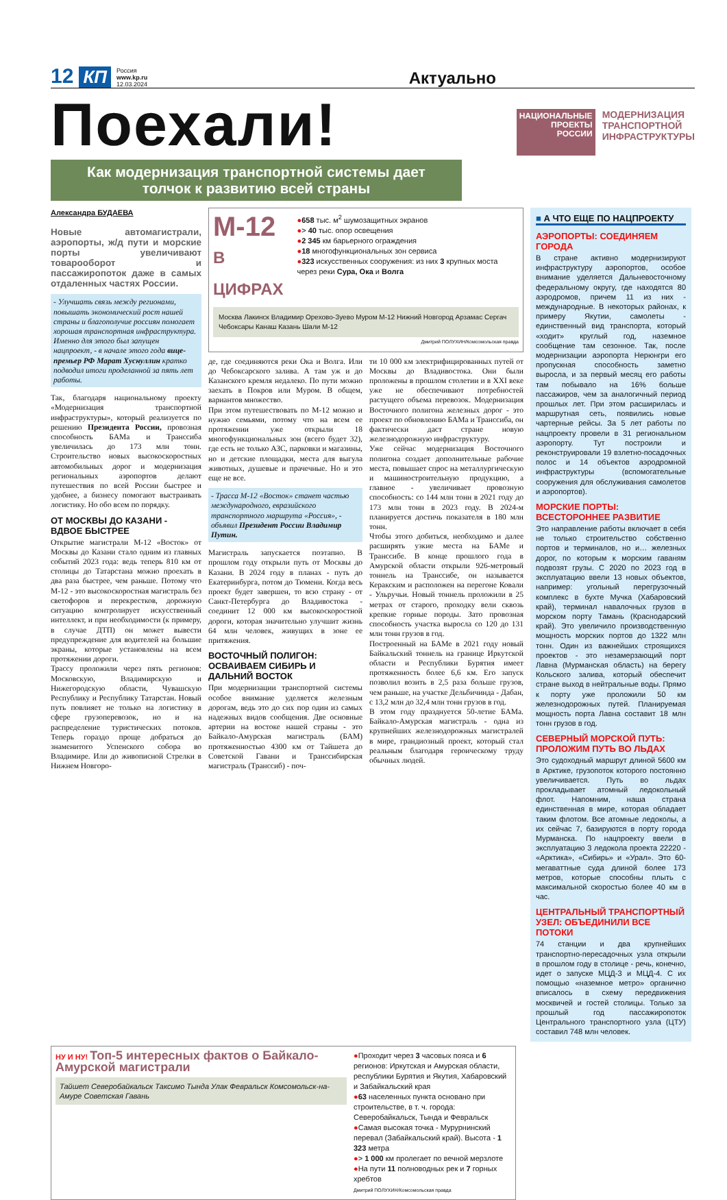12 КП Россия
www.kp.ru
12.03.2024 Актуально
Поехали!
НАЦИОНАЛЬНЫЕ
ПРОЕКТЫ
РОССИИ
МОДЕРНИЗАЦИЯ
ТРАНСПОРТНОЙ
ИНФРАСТРУКТУРЫ
Как модернизация транспортной системы дает толчок к развитию всей страны
Александра БУДАЕВА
Новые автомагистрали, аэропорты, ж/д пути и морские порты увеличивают товарооборот и пассажиропоток даже в самых отдаленных частях России.
- Улучшать связь между регионами, повышать экономический рост нашей страны и благополучие россиян помогает хорошая транспортная инфраструктура. Именно для этого был запущен нацпроект, - в начале этого года вице-премьер РФ Марат Хуснуллин кратко подводил итоги проделанной за пять лет работы.
Так, благодаря национальному проекту «Модернизация транспортной инфраструктуры», который реализуется по решению Президента России, провозная способность БАМа и Транссиба увеличилась до 173 млн тонн. Строительство новых высокоскоростных автомобильных дорог и модернизация региональных аэропортов делают путешествия по всей России быстрее и удобнее, а бизнесу помогают выстраивать логистику. Но обо всем по порядку.
ОТ МОСКВЫ ДО КАЗАНИ - ВДВОЕ БЫСТРЕЕ
Открытие магистрали М-12 «Восток» от Москвы до Казани стало одним из главных событий 2023 года: ведь теперь 810 км от столицы до Татарстана можно проехать в два раза быстрее, чем раньше. Потому что М-12 - это высокоскоростная магистраль без светофоров и перекрестков, дорожную ситуацию контролирует искусственный интеллект, и при необходимости (к примеру, в случае ДТП) он может вывести предупреждение для водителей на большие экраны, которые установлены на всем протяжении дороги.
Трассу проложили через пять регионов: Московскую, Владимирскую и Нижегородскую области, Чувашскую Республику и Республику Татарстан. Новый путь повлияет не только на логистику в сфере грузоперевозок, но и на распределение туристических потоков. Теперь гораздо проще добраться до знаменитого Успенского собора во Владимире. Или до живописной Стрелки в Нижнем Новгоро-
М-12
В ЦИФРАХ
●658 тыс. м<sup>2</sup> шумозащитных экранов
●> 40 тыс. опор освещения
●2 345 км барьерного ограждения
●18 многофункциональных зон сервиса
●323 искусственных сооружения: из них 3 крупных моста через реки Сура, Ока и Волга
Москва Лакинск Владимир Орехово-Зуево Муром M-12 Нижний Новгород Арзамас Сергач Чебоксары Канаш Казань Шали M-12
Дмитрий ПОЛУХИН/Комсомольская правда
де, где соединяются реки Ока и Волга. Или до Чебоксарского залива. А там уж и до Казанского кремля недалеко. По пути можно заехать в Покров или Муром. В общем, вариантов множество.
При этом путешествовать по М-12 можно и нужно семьями, потому что на всем ее протяжении уже открыли 18 многофункциональных зон (всего будет 32), где есть не только АЗС, парковки и магазины, но и детские площадки, места для выгула животных, душевые и прачечные. Но и это еще не все.
- Трасса М-12 «Восток» станет частью международного, евразийского транспортного маршрута «Россия», - объявил Президент России Владимир Путин.
Магистраль запускается поэтапно. В прошлом году открыли путь от Москвы до Казани. В 2024 году в планах - путь до Екатеринбурга, потом до Тюмени. Когда весь проект будет завершен, то всю страну - от Санкт-Петербурга до Владивостока - соединит 12 000 км высокоскоростной дороги, которая значительно улучшит жизнь 64 млн человек, живущих в зоне ее притяжения.
ВОСТОЧНЫЙ ПОЛИГОН: ОСВАИВАЕМ СИБИРЬ И ДАЛЬНИЙ ВОСТОК
При модернизации транспортной системы особое внимание уделяется железным дорогам, ведь это до сих пор один из самых надежных видов сообщения. Две основные артерии на востоке нашей страны - это Байкало-Амурская магистраль (БАМ) протяженностью 4300 км от Тайшета до Советской Гавани и Транссибирская магистраль (Транссиб) - поч-
ти 10 000 км электрифицированных путей от Москвы до Владивостока. Они были проложены в прошлом столетии и в XXI веке уже не обеспечивают потребностей растущего объема перевозок. Модернизация Восточного полигона железных дорог - это проект по обновлению БАМа и Транссиба, он фактически даст стране новую железнодорожную инфраструктуру.
Уже сейчас модернизация Восточного полигона создает дополнительные рабочие места, повышает спрос на металлургическую и машиностроительную продукцию, а главное - увеличивает провозную способность: со 144 млн тонн в 2021 году до 173 млн тонн в 2023 году. В 2024-м планируется достичь показателя в 180 млн тонн.
Чтобы этого добиться, необходимо и далее расширять узкие места на БАМе и Транссибе. В конце прошлого года в Амурской области открыли 926-метровый тоннель на Транссибе, он называется Керакским и расположен на перегоне Ковали - Ульручьи. Новый тоннель проложили в 25 метрах от старого, проходку вели сквозь крепкие горные породы. Зато провозная способность участка выросла со 120 до 131 млн тонн грузов в год.
Построенный на БАМе в 2021 году новый Байкальский тоннель на границе Иркутской области и Республики Бурятия имеет протяженность более 6,6 км. Его запуск позволил возить в 2,5 раза больше грузов, чем раньше, на участке Дельбичинда - Дабан, с 13,2 млн до 32,4 млн тонн грузов в год.
В этом году празднуется 50-летие БАМа. Байкало-Амурская магистраль - одна из крупнейших железнодорожных магистралей в мире, грандиозный проект, который стал реальным благодаря героическому труду обычных людей.
■ А ЧТО ЕЩЕ ПО НАЦПРОЕКТУ
АЭРОПОРТЫ: СОЕДИНЯЕМ ГОРОДА
В стране активно модернизируют инфраструктуру аэропортов, особое внимание уделяется Дальневосточному федеральному округу, где находятся 80 аэродромов, причем 11 из них - международные. В некоторых районах, к примеру Якутии, самолеты - единственный вид транспорта, который «ходит» круглый год, наземное сообщение там сезонное. Так, после модернизации аэропорта Нерюнгри его пропускная способность заметно выросла, и за первый месяц его работы там побывало на 16% больше пассажиров, чем за аналогичный период прошлых лет. При этом расширилась и маршрутная сеть, появились новые чартерные рейсы. За 5 лет работы по нацпроекту провели в 31 региональном аэропорту. Тут построили и реконструировали 19 взлетно-посадочных полос и 14 объектов аэродромной инфраструктуры (вспомогательные сооружения для обслуживания самолетов и аэропортов).
МОРСКИЕ ПОРТЫ: ВСЕСТОРОННЕЕ РАЗВИТИЕ
Это направление работы включает в себя не только строительство собственно портов и терминалов, но и… железных дорог, по которым к морским гаваням подвозят грузы. С 2020 по 2023 год в эксплуатацию ввели 13 новых объектов, например: угольный перегрузочный комплекс в бухте Мучка (Хабаровский край), терминал навалочных грузов в морском порту Тамань (Краснодарский край). Это увеличило производственную мощность морских портов до 1322 млн тонн. Один из важнейших строящихся проектов - это незамерзающий порт Лавна (Мурманская область) на берегу Кольского залива, который обеспечит стране выход в нейтральные воды. Прямо к порту уже проложили 50 км железнодорожных путей. Планируемая мощность порта Лавна составит 18 млн тонн грузов в год.
СЕВЕРНЫЙ МОРСКОЙ ПУТЬ: ПРОЛОЖИМ ПУТЬ ВО ЛЬДАХ
Это судоходный маршрут длиной 5600 км в Арктике, грузопоток которого постоянно увеличивается. Путь во льдах прокладывает атомный ледокольный флот. Напомним, наша страна единственная в мире, которая обладает таким флотом. Все атомные ледоколы, а их сейчас 7, базируются в порту города Мурманска. По нацпроекту ввели в эксплуатацию 3 ледокола проекта 22220 - «Арктика», «Сибирь» и «Урал». Это 60-мегаваттные суда длиной более 173 метров, которые способны плыть с максимальной скоростью более 40 км в час.
ЦЕНТРАЛЬНЫЙ ТРАНСПОРТНЫЙ УЗЕЛ: ОБЪЕДИНИЛИ ВСЕ ПОТОКИ
74 станции и два крупнейших транспортно-пересадочных узла открыли в прошлом году в столице - речь, конечно, идет о запуске МЦД-3 и МЦД-4. С их помощью «наземное метро» органично вписалось в схему передвижения москвичей и гостей столицы. Только за прошлый год пассажиропоток Центрального транспортного узла (ЦТУ) составил 748 млн человек.
НУ И НУ! Топ-5 интересных фактов о Байкало-Амурской магистрали
Тайшет Северобайкальск Таксимо Тында Улак Февральск Комсомольск-на-Амуре Советская Гавань
●Проходит через 3 часовых пояса и 6 регионов: Иркутская и Амурская области, республики Бурятия и Якутия, Хабаровский и Забайкальский края
●63 населенных пункта основано при строительстве, в т. ч. города: Северобайкальск, Тында и Февральск
●Самая высокая точка - Мурурнинский перевал (Забайкальский край). Высота - 1 323 метра
●> 1 000 км пролегает по вечной мерзлоте
●На пути 11 полноводных рек и 7 горных хребтов
Дмитрий ПОЛУХИН/Комсомольская правда